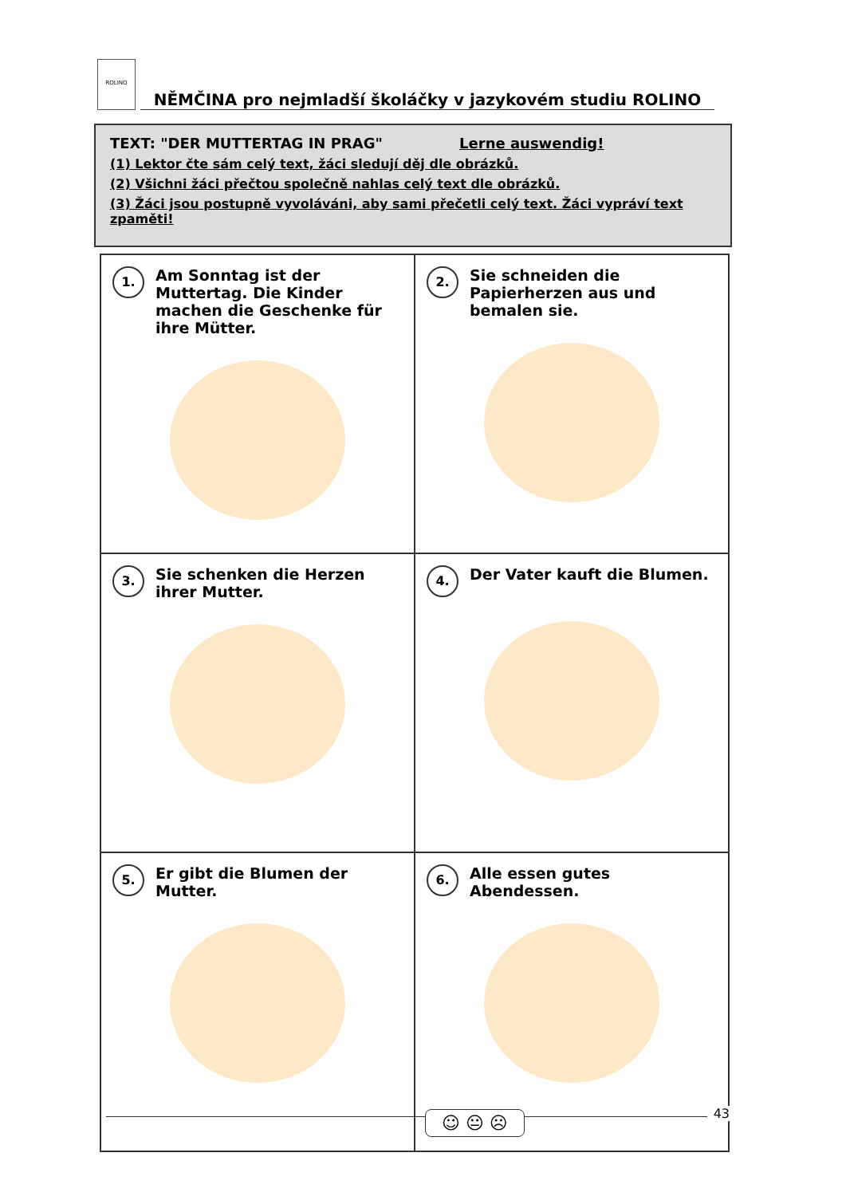ROLINO NĚMČINA pro nejmladší školáčky v jazykovém studiu ROLINO
TEXT: "DER MUTTERTAG IN PRAG" Lerne auswendig!
(1) Lektor čte sám celý text, žáci sledují děj dle obrázků.
(2) Všichni žáci přečtou společně nahlas celý text dle obrázků.
(3) Žáci jsou postupně vyvoláváni, aby sami přečetli celý text. Žáci vypráví text zpaměti!
| 1. Am Sonntag ist der Muttertag. Die Kinder machen die Geschenke für ihre Mütter. | 2. Sie schneiden die Papierherzen aus und bemalen sie. |
| 3. Sie schenken die Herzen ihrer Mutter. | 4. Der Vater kauft die Blumen. |
| 5. Er gibt die Blumen der Mutter. | 6. Alle essen gutes Abendessen. |
☺ 😐 ☹ 43